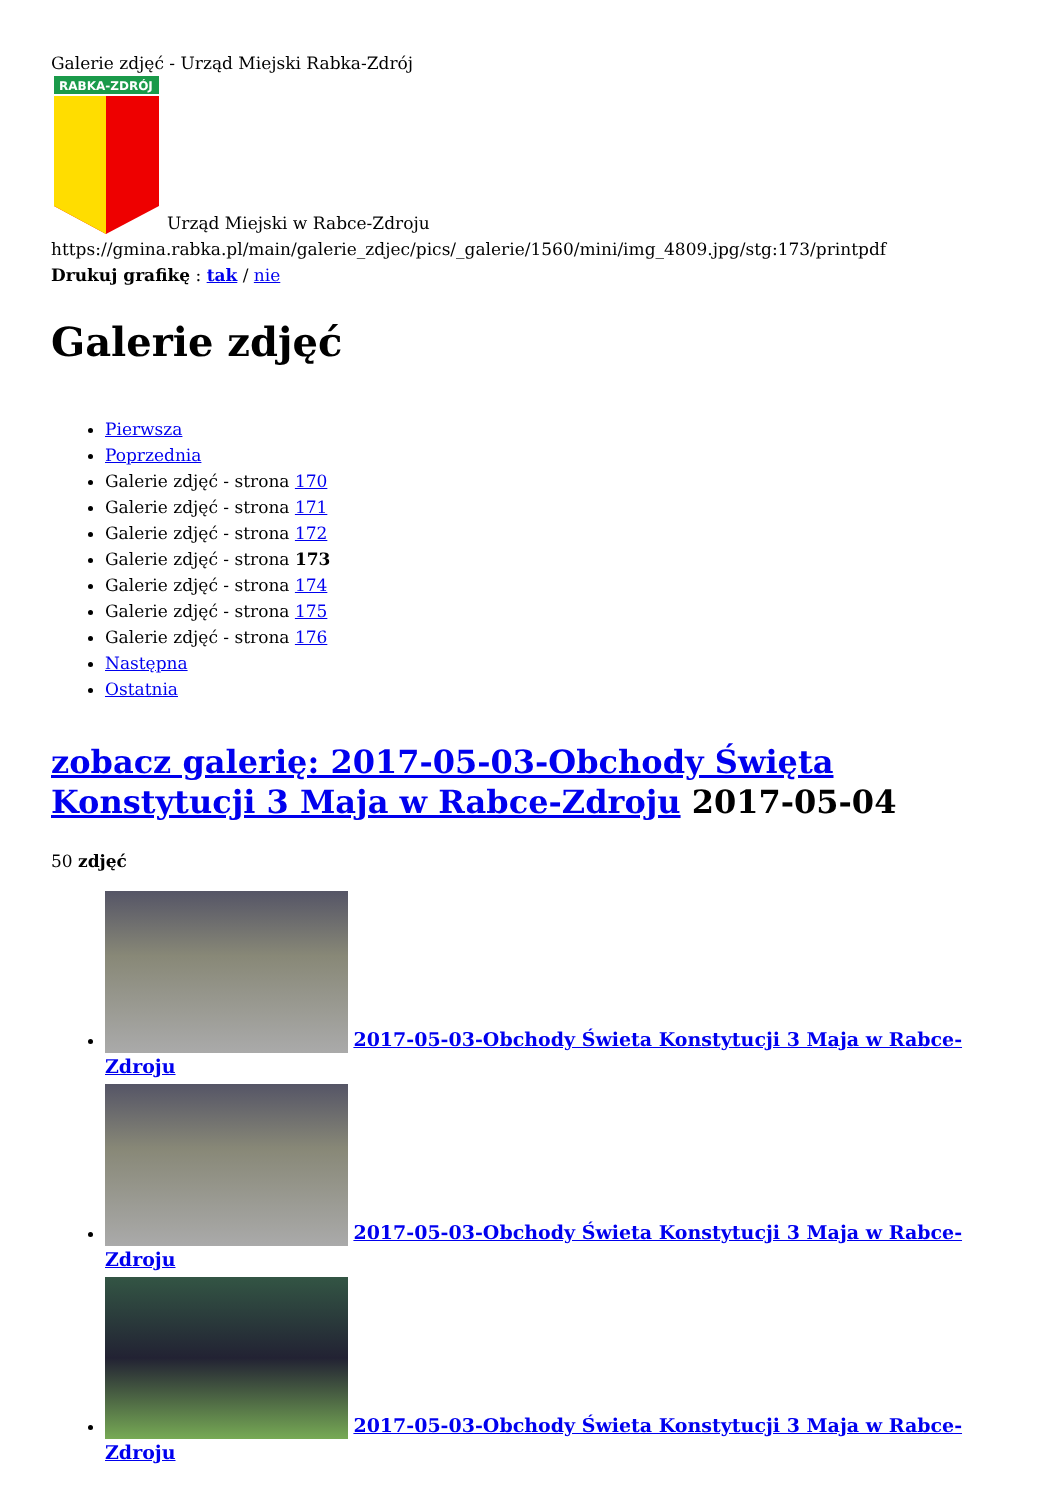Galerie zdjęć - Urząd Miejski Rabka-Zdrój
RABKA-ZDRÓJ
Urząd Miejski w Rabce-Zdroju
https://gmina.rabka.pl/main/galerie_zdjec/pics/_galerie/1560/mini/img_4809.jpg/stg:173/printpdf
Drukuj grafikę : tak / nie
Galerie zdjęć
Pierwsza
Poprzednia
Galerie zdjęć - strona 170
Galerie zdjęć - strona 171
Galerie zdjęć - strona 172
Galerie zdjęć - strona 173
Galerie zdjęć - strona 174
Galerie zdjęć - strona 175
Galerie zdjęć - strona 176
Następna
Ostatnia
zobacz galerię: 2017-05-03-Obchody Święta Konstytucji 3 Maja w Rabce-Zdroju 2017-05-04
50 zdjęć
2017-05-03-Obchody Świeta Konstytucji 3 Maja w Rabce-Zdroju
2017-05-03-Obchody Świeta Konstytucji 3 Maja w Rabce-Zdroju
2017-05-03-Obchody Świeta Konstytucji 3 Maja w Rabce-Zdroju